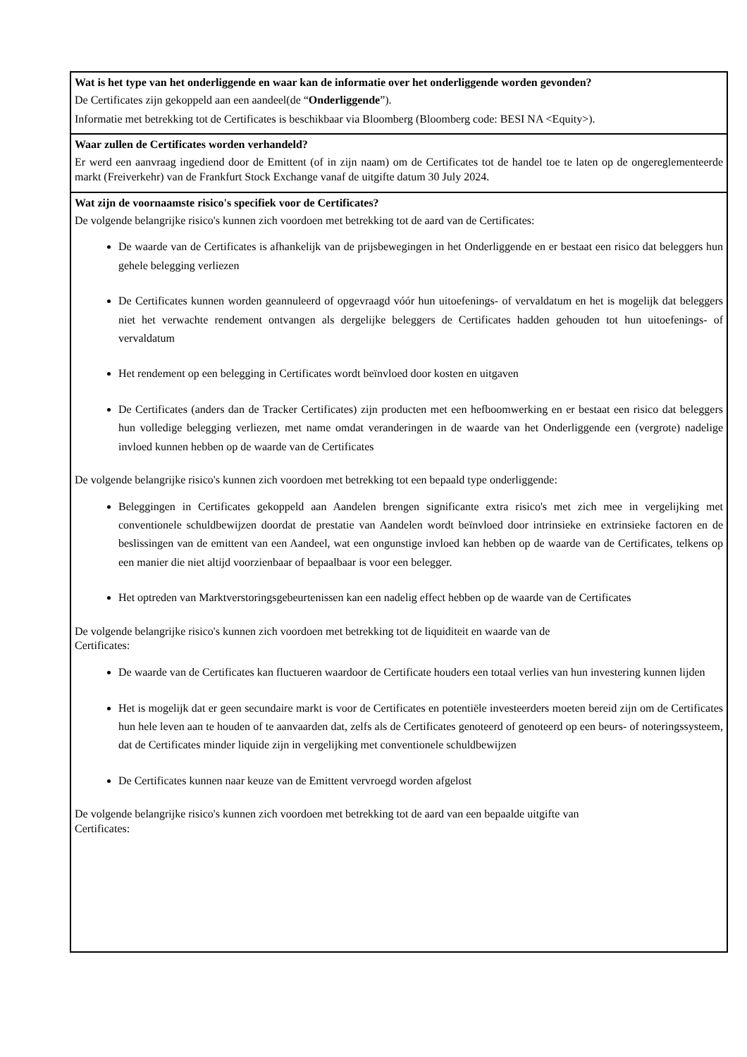Wat is het type van het onderliggende en waar kan de informatie over het onderliggende worden gevonden?
De Certificates zijn gekoppeld aan een aandeel(de “Onderliggende”).
Informatie met betrekking tot de Certificates is beschikbaar via Bloomberg (Bloomberg code: BESI NA <Equity>).
Waar zullen de Certificates worden verhandeld?
Er werd een aanvraag ingediend door de Emittent (of in zijn naam) om de Certificates tot de handel toe te laten op de ongereglementeerde markt (Freiverkehr) van de Frankfurt Stock Exchange vanaf de uitgifte datum 30 July 2024.
Wat zijn de voornaamste risico's specifiek voor de Certificates?
De volgende belangrijke risico's kunnen zich voordoen met betrekking tot de aard van de Certificates:
De waarde van de Certificates is afhankelijk van de prijsbewegingen in het Onderliggende en er bestaat een risico dat beleggers hun gehele belegging verliezen
De Certificates kunnen worden geannuleerd of opgevraagd vóór hun uitoefenings- of vervaldatum en het is mogelijk dat beleggers niet het verwachte rendement ontvangen als dergelijke beleggers de Certificates hadden gehouden tot hun uitoefenings- of vervaldatum
Het rendement op een belegging in Certificates wordt beïnvloed door kosten en uitgaven
De Certificates (anders dan de Tracker Certificates) zijn producten met een hefboomwerking en er bestaat een risico dat beleggers hun volledige belegging verliezen, met name omdat veranderingen in de waarde van het Onderliggende een (vergrote) nadelige invloed kunnen hebben op de waarde van de Certificates
De volgende belangrijke risico's kunnen zich voordoen met betrekking tot een bepaald type onderliggende:
Beleggingen in Certificates gekoppeld aan Aandelen brengen significante extra risico's met zich mee in vergelijking met conventionele schuldbewijzen doordat de prestatie van Aandelen wordt beïnvloed door intrinsieke en extrinsieke factoren en de beslissingen van de emittent van een Aandeel, wat een ongunstige invloed kan hebben op de waarde van de Certificates, telkens op een manier die niet altijd voorzienbaar of bepaalbaar is voor een belegger.
Het optreden van Marktverstoringsgebeurtenissen kan een nadelig effect hebben op de waarde van de Certificates
De volgende belangrijke risico's kunnen zich voordoen met betrekking tot de liquiditeit en waarde van de
Certificates:
De waarde van de Certificates kan fluctueren waardoor de Certificate houders een totaal verlies van hun investering kunnen lijden
Het is mogelijk dat er geen secundaire markt is voor de Certificates en potentiële investeerders moeten bereid zijn om de Certificates hun hele leven aan te houden of te aanvaarden dat, zelfs als de Certificates genoteerd of genoteerd op een beurs- of noteringssysteem, dat de Certificates minder liquide zijn in vergelijking met conventionele schuldbewijzen
De Certificates kunnen naar keuze van de Emittent vervroegd worden afgelost
De volgende belangrijke risico's kunnen zich voordoen met betrekking tot de aard van een bepaalde uitgifte van
Certificates: